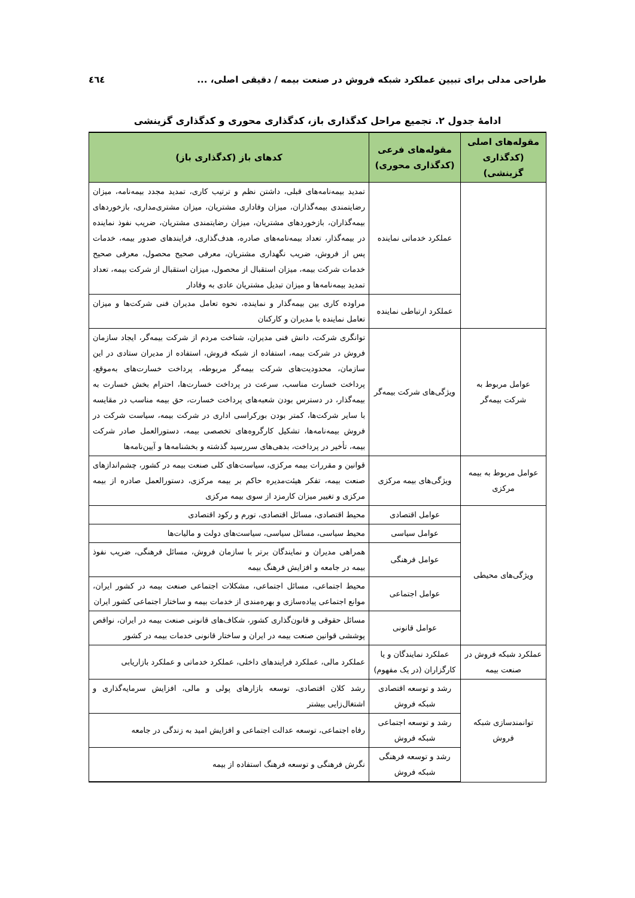طراحی مدلی برای تبیین عملکرد شبکه فروش در صنعت بیمه / دقیقی اصلی، ... ٤٦٤
ادامهٔ جدول ۲. تجمیع مراحل کدگذاری باز، کدگذاری محوری و کدگذاری گزینشی
| مقوله‌های اصلی (کدگذاری گزینشی) | مقوله‌های فرعی (کدگذاری محوری) | کدهای باز (کدگذاری باز) |
| --- | --- | --- |
| | عملکرد خدماتی نماینده | تمدید بیمه‌نامه‌های قبلی، داشتن نظم و ترتیب کاری، تمدید مجدد بیمه‌نامه، میزان رضایتمندی بیمه‌گذاران، میزان وفاداری مشتریان، میزان مشتری‌مداری، بازخوردهای بیمه‌گذاران، بازخوردهای مشتریان، میزان رضایتمندی مشتریان، ضریب نفوذ نماینده در بیمه‌گذار، تعداد بیمه‌نامه‌های صادره، هدف‌گذاری، فرایندهای صدور بیمه، خدمات پس از فروش، ضریب نگهداری مشتریان، معرفی صحیح محصول، معرفی صحیح خدمات شرکت بیمه، میزان استقبال از محصول، میزان استقبال از شرکت بیمه، تعداد تمدید بیمه‌نامه‌ها و میزان تبدیل مشتریان عادی به وفادار |
| | عملکرد ارتباطی نماینده | مراوده کاری بین بیمه‌گذار و نماینده، نحوه تعامل مدیران فنی شرکت‌ها و میزان تعامل نماینده با مدیران و کارکنان |
| عوامل مربوط به شرکت بیمه‌گر | ویژگی‌های شرکت بیمه‌گر | توانگری شرکت، دانش فنی مدیران، شناخت مردم از شرکت بیمه‌گر، ایجاد سازمان فروش در شرکت بیمه، استفاده از شبکه فروش، استفاده از مدیران ستادی در این سازمان، محدودیت‌های شرکت بیمه‌گر مربوطه، پرداخت خسارت‌های به‌موقع، پرداخت خسارت مناسب، سرعت در پرداخت خسارت‌ها، احترام بخش خسارت به بیمه‌گذار، در دسترس بودن شعبه‌های پرداخت خسارت، حق بیمه مناسب در مقایسه با سایر شرکت‌ها، کمتر بودن بورکراسی اداری در شرکت بیمه، سیاست شرکت در فروش بیمه‌نامه‌ها، تشکیل کارگروه‌های تخصصی بیمه، دستورالعمل صادر شرکت بیمه، تأخیر در پرداخت، بدهی‌های سررسید گذشته و بخشنامه‌ها و آیین‌نامه‌ها |
| عوامل مربوط به بیمه مرکزی | ویژگی‌های بیمه مرکزی | قوانین و مقررات بیمه مرکزی، سیاست‌های کلی صنعت بیمه در کشور، چشم‌اندازهای صنعت بیمه، تفکر هیئت‌مدیره حاکم بر بیمه مرکزی، دستورالعمل صادره از بیمه مرکزی و تغییر میزان کارمزد از سوی بیمه مرکزی |
| ویژگی‌های محیطی | عوامل اقتصادی | محیط اقتصادی، مسائل اقتصادی، تورم و رکود اقتصادی |
| | عوامل سیاسی | محیط سیاسی، مسائل سیاسی، سیاست‌های دولت و مالیات‌ها |
| | عوامل فرهنگی | همراهی مدیران و نمایندگان برتر با سازمان فروش، مسائل فرهنگی، ضریب نفوذ بیمه در جامعه و افزایش فرهنگ بیمه |
| | عوامل اجتماعی | محیط اجتماعی، مسائل اجتماعی، مشکلات اجتماعی صنعت بیمه در کشور ایران، موانع اجتماعی پیاده‌سازی و بهره‌مندی از خدمات بیمه و ساختار اجتماعی کشور ایران |
| | عوامل قانونی | مسائل حقوقی و قانون‌گذاری کشور، شکاف‌های قانونی صنعت بیمه در ایران، نواقص پوششی قوانین صنعت بیمه در ایران و ساختار قانونی خدمات بیمه در کشور |
| عملکرد شبکه فروش در صنعت بیمه | عملکرد نمایندگان و یا کارگزاران (در یک مفهوم) | عملکرد مالی، عملکرد فرایندهای داخلی، عملکرد خدماتی و عملکرد بازاریابی |
| توانمندسازی شبکه فروش | رشد و توسعه اقتصادی شبکه فروش | رشد کلان اقتصادی، توسعه بازارهای پولی و مالی، افزایش سرمایه‌گذاری و اشتغال‌زایی بیشتر |
| | رشد و توسعه اجتماعی شبکه فروش | رفاه اجتماعی، توسعه عدالت اجتماعی و افزایش امید به زندگی در جامعه |
| | رشد و توسعه فرهنگی شبکه فروش | نگرش فرهنگی و توسعه فرهنگ استفاده از بیمه |